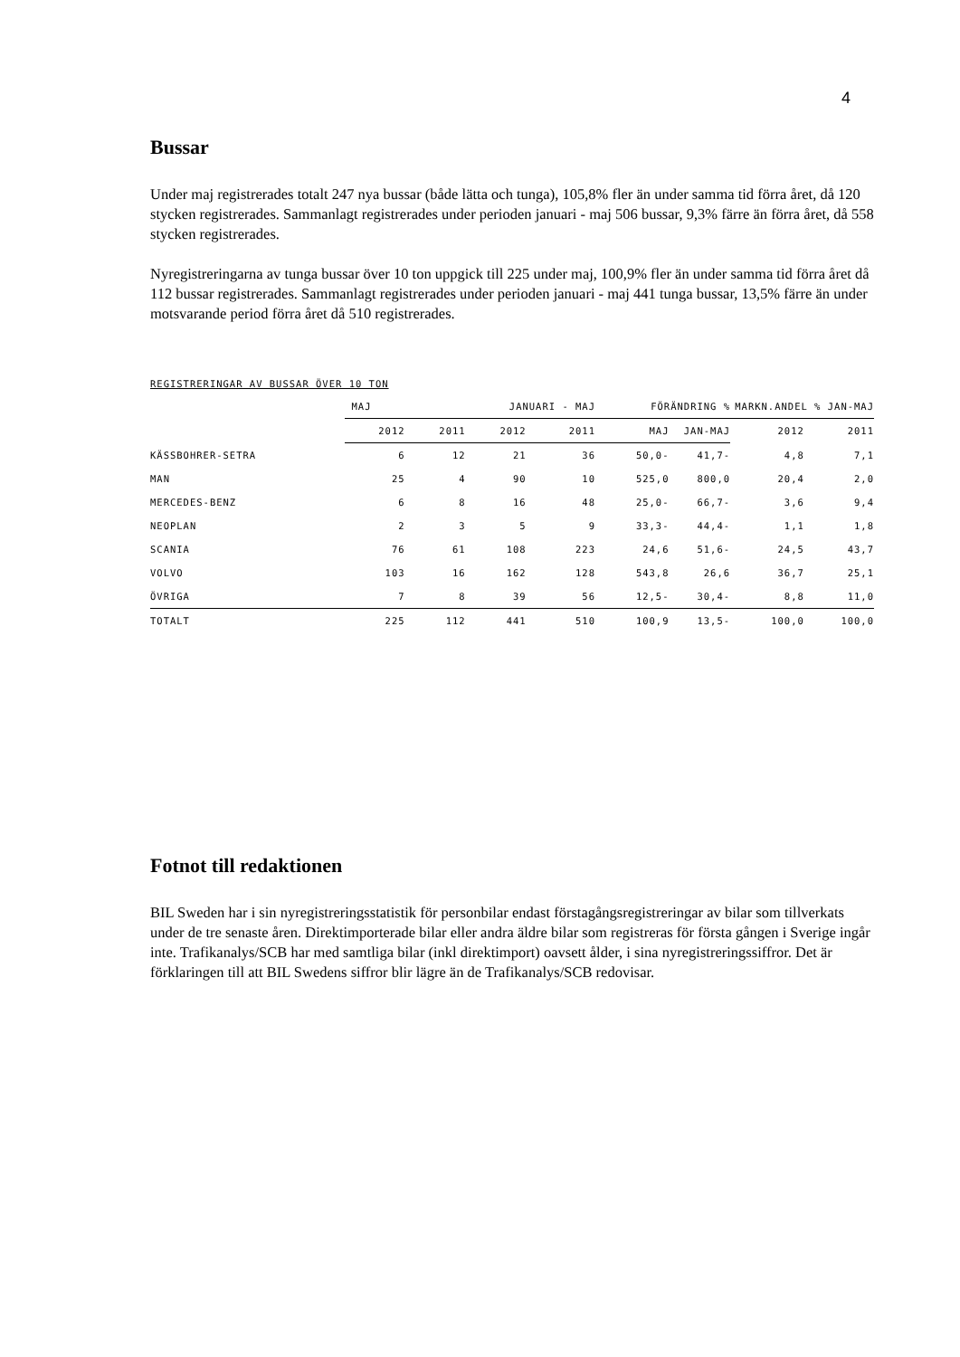4
Bussar
Under maj registrerades totalt 247 nya bussar (både lätta och tunga), 105,8% fler än under samma tid förra året, då 120 stycken registrerades. Sammanlagt registrerades under perioden januari - maj 506 bussar, 9,3% färre än förra året, då 558 stycken registrerades.
Nyregistreringarna av tunga bussar över 10 ton uppgick till 225 under maj, 100,9% fler än under samma tid förra året då 112 bussar registrerades. Sammanlagt registrerades under perioden januari - maj 441 tunga bussar, 13,5% färre än under motsvarande period förra året då 510 registrerades.
REGISTRERINGAR AV BUSSAR ÖVER 10 TON
| | MAJ | | JANUARI - MAJ | | FÖRÄNDRING % | | MARKN.ANDEL % JAN-MAJ | |
| --- | --- | --- | --- | --- | --- | --- | --- | --- |
| | 2012 | 2011 | 2012 | 2011 | MAJ | JAN-MAJ | 2012 | 2011 |
| KÄSSBOHRER-SETRA | 6 | 12 | 21 | 36 | 50,0- | 41,7- | 4,8 | 7,1 |
| MAN | 25 | 4 | 90 | 10 | 525,0 | 800,0 | 20,4 | 2,0 |
| MERCEDES-BENZ | 6 | 8 | 16 | 48 | 25,0- | 66,7- | 3,6 | 9,4 |
| NEOPLAN | 2 | 3 | 5 | 9 | 33,3- | 44,4- | 1,1 | 1,8 |
| SCANIA | 76 | 61 | 108 | 223 | 24,6 | 51,6- | 24,5 | 43,7 |
| VOLVO | 103 | 16 | 162 | 128 | 543,8 | 26,6 | 36,7 | 25,1 |
| ÖVRIGA | 7 | 8 | 39 | 56 | 12,5- | 30,4- | 8,8 | 11,0 |
| TOTALT | 225 | 112 | 441 | 510 | 100,9 | 13,5- | 100,0 | 100,0 |
Fotnot till redaktionen
BIL Sweden har i sin nyregistreringsstatistik för personbilar endast förstagångsregistreringar av bilar som tillverkats under de tre senaste åren. Direktimporterade bilar eller andra äldre bilar som registreras för första gången i Sverige ingår inte. Trafikanalys/SCB har med samtliga bilar (inkl direktimport) oavsett ålder, i sina nyregistreringssiffror. Det är förklaringen till att BIL Swedens siffror blir lägre än de Trafikanalys/SCB redovisar.